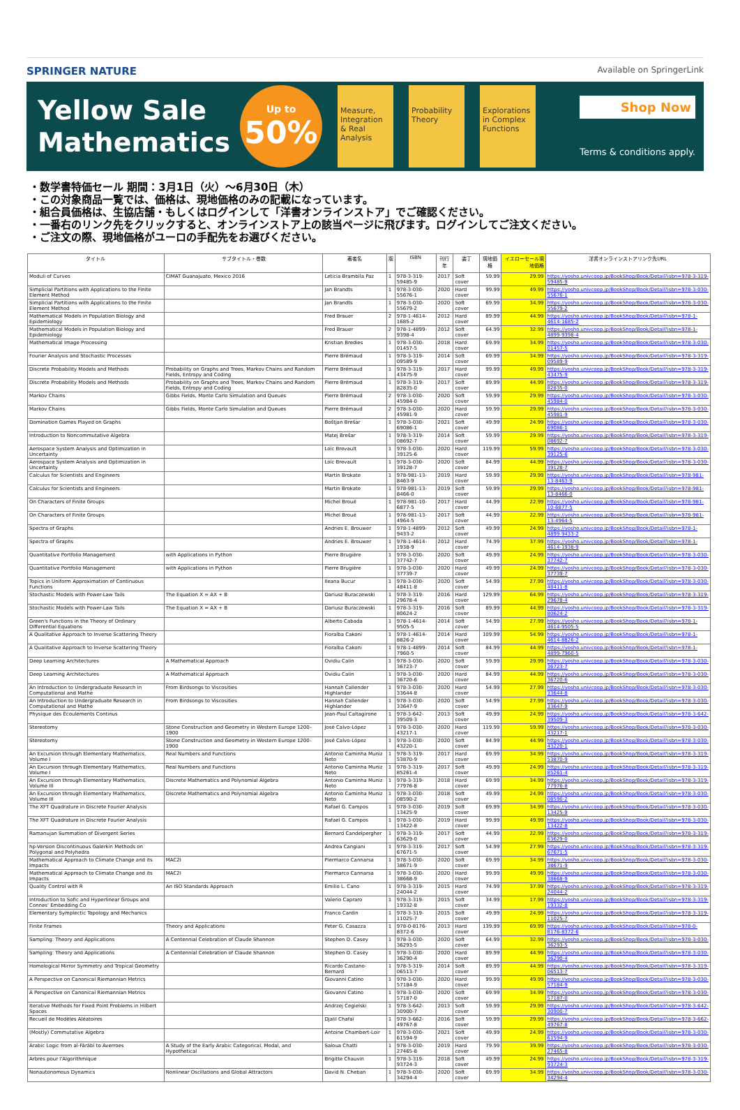SPRINGER NATURE Available on SpringerLink
Yellow Sale Mathematics
Up to
50%
Measure, Integration & Real Analysis
Probability Theory
Explorations in Complex Functions
Shop Now
Terms & conditions apply.
・数学書特価セール 期間：3月1日（火）～6月30日（木）
・この対象商品一覧では、価格は、現地価格のみの記載になっています。
・組合員価格は、生協店舗・もしくはログインして「洋書オンラインストア」でご確認ください。
・一番右のリンク先をクリックすると、オンラインストア上の該当ページに飛びます。ログインしてご注文ください。
・ご注文の際、現地価格がユーロの手配先をお選びください。
| タイトル | サブタイトル・巻数 | 著者名 | 版 | ISBN | 刊行年 | 装丁 | 現地価格 | イエローセール現地価格 | 洋書オンラインストアリンク先URL |
| --- | --- | --- | --- | --- | --- | --- | --- | --- | --- |
| Moduli of Curves | CIMAT Guanajuato, Mexico 2016 | Leticia Brambila Paz | 1 | 978-3-319-59485-9 | 2017 | Soft cover | 59.99 | 29.99 | https://yosho.univcoop.jp/BookShop/Book/Detail?isbn=978-3-319-59485-9 |
| Simplicial Partitions with Applications to the Finite Element Method | | Jan Brandts | 1 | 978-3-030-55676-1 | 2020 | Hard cover | 99.99 | 49.99 | https://yosho.univcoop.jp/BookShop/Book/Detail?isbn=978-3-030-55676-1 |
| Simplicial Partitions with Applications to the Finite Element Method | | Jan Brandts | 1 | 978-3-030-55679-2 | 2020 | Soft cover | 69.99 | 34.99 | https://yosho.univcoop.jp/BookShop/Book/Detail?isbn=978-3-030-55679-2 |
| Mathematical Models in Population Biology and Epidemiology | | Fred Brauer | 2 | 978-1-4614-1685-2 | 2012 | Hard cover | 89.99 | 44.99 | https://yosho.univcoop.jp/BookShop/Book/Detail?isbn=978-1-4614-1685-2 |
| Mathematical Models in Population Biology and Epidemiology | | Fred Brauer | 2 | 978-1-4899-9398-4 | 2012 | Soft cover | 64.99 | 32.99 | https://yosho.univcoop.jp/BookShop/Book/Detail?isbn=978-1-4899-9398-4 |
| Mathematical Image Processing | | Kristian Bredies | 1 | 978-3-030-01457-5 | 2018 | Hard cover | 69.99 | 34.99 | https://yosho.univcoop.jp/BookShop/Book/Detail?isbn=978-3-030-01457-5 |
| Fourier Analysis and Stochastic Processes | | Pierre Brémaud | 1 | 978-3-319-09589-9 | 2014 | Soft cover | 69.99 | 34.99 | https://yosho.univcoop.jp/BookShop/Book/Detail?isbn=978-3-319-09589-9 |
| Discrete Probability Models and Methods | Probability on Graphs and Trees, Markov Chains and Random Fields, Entropy and Coding | Pierre Brémaud | 1 | 978-3-319-43475-9 | 2017 | Hard cover | 99.99 | 49.99 | https://yosho.univcoop.jp/BookShop/Book/Detail?isbn=978-3-319-43475-9 |
| Discrete Probability Models and Methods | Probability on Graphs and Trees, Markov Chains and Random Fields, Entropy and Coding | Pierre Brémaud | 1 | 978-3-319-82835-0 | 2017 | Soft cover | 89.99 | 44.99 | https://yosho.univcoop.jp/BookShop/Book/Detail?isbn=978-3-319-82835-0 |
| Markov Chains | Gibbs Fields, Monte Carlo Simulation and Queues | Pierre Brémaud | 2 | 978-3-030-45984-0 | 2020 | Soft cover | 59.99 | 29.99 | https://yosho.univcoop.jp/BookShop/Book/Detail?isbn=978-3-030-45984-0 |
| Markov Chains | Gibbs Fields, Monte Carlo Simulation and Queues | Pierre Brémaud | 2 | 978-3-030-45981-9 | 2020 | Hard cover | 59.99 | 29.99 | https://yosho.univcoop.jp/BookShop/Book/Detail?isbn=978-3-030-45981-9 |
| Domination Games Played on Graphs | | Boštjan Brešar | 1 | 978-3-030-69086-1 | 2021 | Soft cover | 49.99 | 24.99 | https://yosho.univcoop.jp/BookShop/Book/Detail?isbn=978-3-030-69086-1 |
| Introduction to Noncommutative Algebra | | Matej Brešar | 1 | 978-3-319-08692-7 | 2014 | Soft cover | 59.99 | 29.99 | https://yosho.univcoop.jp/BookShop/Book/Detail?isbn=978-3-319-08692-7 |
| Aerospace System Analysis and Optimization in Uncertainty | | Loïc Brevault | 1 | 978-3-030-39125-6 | 2020 | Hard cover | 119.99 | 59.99 | https://yosho.univcoop.jp/BookShop/Book/Detail?isbn=978-3-030-39125-6 |
| Aerospace System Analysis and Optimization in Uncertainty | | Loïc Brevault | 1 | 978-3-030-39128-7 | 2020 | Soft cover | 84.99 | 44.99 | https://yosho.univcoop.jp/BookShop/Book/Detail?isbn=978-3-030-39128-7 |
| Calculus for Scientists and Engineers | | Martin Brokate | 1 | 978-981-13-8463-9 | 2019 | Hard cover | 59.99 | 29.99 | https://yosho.univcoop.jp/BookShop/Book/Detail?isbn=978-981-13-8463-9 |
| Calculus for Scientists and Engineers | | Martin Brokate | 1 | 978-981-13-8466-0 | 2019 | Soft cover | 59.99 | 29.99 | https://yosho.univcoop.jp/BookShop/Book/Detail?isbn=978-981-13-8466-0 |
| On Characters of Finite Groups | | Michel Broué | 1 | 978-981-10-6877-5 | 2017 | Hard cover | 44.99 | 22.99 | https://yosho.univcoop.jp/BookShop/Book/Detail?isbn=978-981-10-6877-5 |
| On Characters of Finite Groups | | Michel Broué | 1 | 978-981-13-4964-5 | 2017 | Soft cover | 44.99 | 22.99 | https://yosho.univcoop.jp/BookShop/Book/Detail?isbn=978-981-13-4964-5 |
| Spectra of Graphs | | Andries E. Brouwer | 1 | 978-1-4899-9433-2 | 2012 | Soft cover | 49.99 | 24.99 | https://yosho.univcoop.jp/BookShop/Book/Detail?isbn=978-1-4899-9433-2 |
| Spectra of Graphs | | Andries E. Brouwer | 1 | 978-1-4614-1938-9 | 2012 | Hard cover | 74.99 | 37.99 | https://yosho.univcoop.jp/BookShop/Book/Detail?isbn=978-1-4614-1938-9 |
| Quantitative Portfolio Management | with Applications in Python | Pierre Brugière | 1 | 978-3-030-37742-7 | 2020 | Soft cover | 49.99 | 24.99 | https://yosho.univcoop.jp/BookShop/Book/Detail?isbn=978-3-030-37742-7 |
| Quantitative Portfolio Management | with Applications in Python | Pierre Brugière | 1 | 978-3-030-37739-7 | 2020 | Hard cover | 49.99 | 24.99 | https://yosho.univcoop.jp/BookShop/Book/Detail?isbn=978-3-030-37739-7 |
| Topics in Uniform Approximation of Continuous Functions | | Ileana Bucur | 1 | 978-3-030-48411-8 | 2020 | Soft cover | 54.99 | 27.99 | https://yosho.univcoop.jp/BookShop/Book/Detail?isbn=978-3-030-48411-8 |
| Stochastic Models with Power-Law Tails | The Equation X = AX + B | Dariusz Buraczewski | 1 | 978-3-319-29678-4 | 2016 | Hard cover | 129.99 | 64.99 | https://yosho.univcoop.jp/BookShop/Book/Detail?isbn=978-3-319-29678-4 |
| Stochastic Models with Power-Law Tails | The Equation X = AX + B | Dariusz Buraczewski | 1 | 978-3-319-80624-2 | 2016 | Soft cover | 89.99 | 44.99 | https://yosho.univcoop.jp/BookShop/Book/Detail?isbn=978-3-319-80624-2 |
| Green's Functions in the Theory of Ordinary Differential Equations | | Alberto Cabada | 1 | 978-1-4614-9505-5 | 2014 | Soft cover | 54.99 | 27.99 | https://yosho.univcoop.jp/BookShop/Book/Detail?isbn=978-1-4614-9505-5 |
| A Qualitative Approach to Inverse Scattering Theory | | Fioralba Cakoni | 1 | 978-1-4614-8826-2 | 2014 | Hard cover | 109.99 | 54.99 | https://yosho.univcoop.jp/BookShop/Book/Detail?isbn=978-1-4614-8826-2 |
| A Qualitative Approach to Inverse Scattering Theory | | Fioralba Cakoni | 1 | 978-1-4899-7960-5 | 2014 | Soft cover | 84.99 | 44.99 | https://yosho.univcoop.jp/BookShop/Book/Detail?isbn=978-1-4899-7960-5 |
| Deep Learning Architectures | A Mathematical Approach | Ovidiu Calin | 1 | 978-3-030-36723-7 | 2020 | Soft cover | 59.99 | 29.99 | https://yosho.univcoop.jp/BookShop/Book/Detail?isbn=978-3-030-36723-7 |
| Deep Learning Architectures | A Mathematical Approach | Ovidiu Calin | 1 | 978-3-030-36720-6 | 2020 | Hard cover | 84.99 | 44.99 | https://yosho.univcoop.jp/BookShop/Book/Detail?isbn=978-3-030-36720-6 |
| An Introduction to Undergraduate Research in Computational and Mathe | From Birdsongs to Viscosities | Hannah Callender Highlander | 1 | 978-3-030-33644-8 | 2020 | Hard cover | 54.99 | 27.99 | https://yosho.univcoop.jp/BookShop/Book/Detail?isbn=978-3-030-33644-8 |
| An Introduction to Undergraduate Research in Computational and Mathe | From Birdsongs to Viscosities | Hannah Callender Highlander | 1 | 978-3-030-33647-9 | 2020 | Soft cover | 54.99 | 27.99 | https://yosho.univcoop.jp/BookShop/Book/Detail?isbn=978-3-030-33647-9 |
| Physique des Écoulements Continus | | Jean-Paul Caltagirone | 1 | 978-3-642-39509-3 | 2013 | Soft cover | 49.99 | 24.99 | https://yosho.univcoop.jp/BookShop/Book/Detail?isbn=978-3-642-39509-3 |
| Stereotomy | Stone Construction and Geometry in Western Europe 1200–1900 | José Calvo-López | 1 | 978-3-030-43217-1 | 2020 | Hard cover | 119.99 | 59.99 | https://yosho.univcoop.jp/BookShop/Book/Detail?isbn=978-3-030-43217-1 |
| Stereotomy | Stone Construction and Geometry in Western Europe 1200–1900 | José Calvo-López | 1 | 978-3-030-43220-1 | 2020 | Soft cover | 84.99 | 44.99 | https://yosho.univcoop.jp/BookShop/Book/Detail?isbn=978-3-030-43220-1 |
| An Excursion through Elementary Mathematics, Volume I | Real Numbers and Functions | Antonio Caminha Muniz Neto | 1 | 978-3-319-53870-9 | 2017 | Hard cover | 69.99 | 34.99 | https://yosho.univcoop.jp/BookShop/Book/Detail?isbn=978-3-319-53870-9 |
| An Excursion through Elementary Mathematics, Volume I | Real Numbers and Functions | Antonio Caminha Muniz Neto | 1 | 978-3-319-85261-4 | 2017 | Soft cover | 49.99 | 24.99 | https://yosho.univcoop.jp/BookShop/Book/Detail?isbn=978-3-319-85261-4 |
| An Excursion through Elementary Mathematics, Volume III | Discrete Mathematics and Polynomial Algebra | Antonio Caminha Muniz Neto | 1 | 978-3-319-77976-8 | 2018 | Hard cover | 69.99 | 34.99 | https://yosho.univcoop.jp/BookShop/Book/Detail?isbn=978-3-319-77976-8 |
| An Excursion through Elementary Mathematics, Volume III | Discrete Mathematics and Polynomial Algebra | Antonio Caminha Muniz Neto | 1 | 978-3-030-08590-2 | 2018 | Soft cover | 49.99 | 24.99 | https://yosho.univcoop.jp/BookShop/Book/Detail?isbn=978-3-030-08590-2 |
| The XFT Quadrature in Discrete Fourier Analysis | | Rafael G. Campos | 1 | 978-3-030-13425-9 | 2019 | Soft cover | 69.99 | 34.99 | https://yosho.univcoop.jp/BookShop/Book/Detail?isbn=978-3-030-13425-9 |
| The XFT Quadrature in Discrete Fourier Analysis | | Rafael G. Campos | 1 | 978-3-030-13422-8 | 2019 | Hard cover | 99.99 | 49.99 | https://yosho.univcoop.jp/BookShop/Book/Detail?isbn=978-3-030-13422-8 |
| Ramanujan Summation of Divergent Series | | Bernard Candelpergher | 1 | 978-3-319-63629-0 | 2017 | Soft cover | 44.99 | 22.99 | https://yosho.univcoop.jp/BookShop/Book/Detail?isbn=978-3-319-63629-0 |
| hp-Version Discontinuous Galerkin Methods on Polygonal and Polyhedra | | Andrea Cangiani | 1 | 978-3-319-67671-5 | 2017 | Soft cover | 54.99 | 27.99 | https://yosho.univcoop.jp/BookShop/Book/Detail?isbn=978-3-319-67671-5 |
| Mathematical Approach to Climate Change and its Impacts | MAC2I | Piermarco Cannarsa | 1 | 978-3-030-38671-9 | 2020 | Soft cover | 69.99 | 34.99 | https://yosho.univcoop.jp/BookShop/Book/Detail?isbn=978-3-030-38671-9 |
| Mathematical Approach to Climate Change and its Impacts | MAC2I | Piermarco Cannarsa | 1 | 978-3-030-38668-9 | 2020 | Hard cover | 99.99 | 49.99 | https://yosho.univcoop.jp/BookShop/Book/Detail?isbn=978-3-030-38668-9 |
| Quality Control with R | An ISO Standards Approach | Emilio L. Cano | 1 | 978-3-319-24044-2 | 2015 | Hard cover | 74.99 | 37.99 | https://yosho.univcoop.jp/BookShop/Book/Detail?isbn=978-3-319-24044-2 |
| Introduction to Sofic and Hyperlinear Groups and Connes' Embedding Co | | Valerio Capraro | 1 | 978-3-319-19332-8 | 2015 | Soft cover | 34.99 | 17.99 | https://yosho.univcoop.jp/BookShop/Book/Detail?isbn=978-3-319-19332-8 |
| Elementary Symplectic Topology and Mechanics | | Franco Cardin | 1 | 978-3-319-11025-7 | 2015 | Soft cover | 49.99 | 24.99 | https://yosho.univcoop.jp/BookShop/Book/Detail?isbn=978-3-319-11025-7 |
| Finite Frames | Theory and Applications | Peter G. Casazza | 1 | 978-0-8176-8372-6 | 2013 | Hard cover | 139.99 | 69.99 | https://yosho.univcoop.jp/BookShop/Book/Detail?isbn=978-0-8176-8372-6 |
| Sampling: Theory and Applications | A Centennial Celebration of Claude Shannon | Stephen D. Casey | 1 | 978-3-030-36293-5 | 2020 | Soft cover | 64.99 | 32.99 | https://yosho.univcoop.jp/BookShop/Book/Detail?isbn=978-3-030-36293-5 |
| Sampling: Theory and Applications | A Centennial Celebration of Claude Shannon | Stephen D. Casey | 1 | 978-3-030-36290-4 | 2020 | Hard cover | 89.99 | 44.99 | https://yosho.univcoop.jp/BookShop/Book/Detail?isbn=978-3-030-36290-4 |
| Homological Mirror Symmetry and Tropical Geometry | | Ricardo Castano-Bernard | 1 | 978-3-319-06513-7 | 2014 | Soft cover | 89.99 | 44.99 | https://yosho.univcoop.jp/BookShop/Book/Detail?isbn=978-3-319-06513-7 |
| A Perspective on Canonical Riemannian Metrics | | Giovanni Catino | 1 | 978-3-030-57184-9 | 2020 | Hard cover | 99.99 | 49.99 | https://yosho.univcoop.jp/BookShop/Book/Detail?isbn=978-3-030-57184-9 |
| A Perspective on Canonical Riemannian Metrics | | Giovanni Catino | 1 | 978-3-030-57187-0 | 2020 | Soft cover | 69.99 | 34.99 | https://yosho.univcoop.jp/BookShop/Book/Detail?isbn=978-3-030-57187-0 |
| Iterative Methods for Fixed Point Problems in Hilbert Spaces | | Andrzej Cegielski | 1 | 978-3-642-30900-7 | 2013 | Soft cover | 59.99 | 29.99 | https://yosho.univcoop.jp/BookShop/Book/Detail?isbn=978-3-642-30900-7 |
| Recueil de Modèles Aléatoires | | Djalil Chafaï | 1 | 978-3-662-49767-8 | 2016 | Soft cover | 59.99 | 29.99 | https://yosho.univcoop.jp/BookShop/Book/Detail?isbn=978-3-662-49767-8 |
| (Mostly) Commutative Algebra | | Antoine Chambert-Loir | 1 | 978-3-030-61594-9 | 2021 | Soft cover | 49.99 | 24.99 | https://yosho.univcoop.jp/BookShop/Book/Detail?isbn=978-3-030-61594-9 |
| Arabic Logic from al-Fārābī to Averroes | A Study of the Early Arabic Categorical, Modal, and Hypothetical | Saloua Chatti | 1 | 978-3-030-27465-8 | 2019 | Hard cover | 79.99 | 39.99 | https://yosho.univcoop.jp/BookShop/Book/Detail?isbn=978-3-030-27465-8 |
| Arbres pour l'Algorithmique | | Brigitte Chauvin | 1 | 978-3-319-93724-3 | 2018 | Soft cover | 49.99 | 24.99 | https://yosho.univcoop.jp/BookShop/Book/Detail?isbn=978-3-319-93724-3 |
| Nonautonomous Dynamics | Nonlinear Oscillations and Global Attractors | David N. Cheban | 1 | 978-3-030-34294-4 | 2020 | Soft cover | 69.99 | 34.99 | https://yosho.univcoop.jp/BookShop/Book/Detail?isbn=978-3-030-34294-4 |